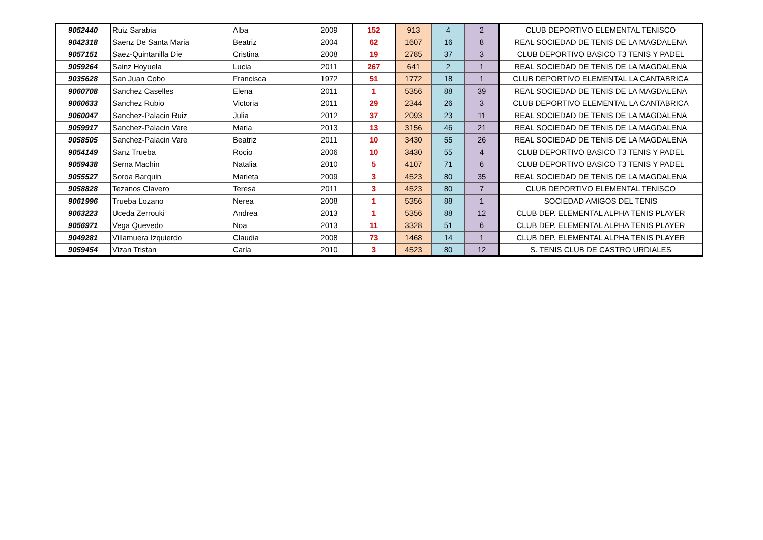| 9052440 | Ruiz Sarabia | Alba | 2009 | 152 | 913 | 4 | 2 | CLUB DEPORTIVO ELEMENTAL TENISCO |
| 9042318 | Saenz De Santa Maria | Beatriz | 2004 | 62 | 1607 | 16 | 8 | REAL SOCIEDAD DE TENIS DE LA MAGDALENA |
| 9057151 | Saez-Quintanilla Die | Cristina | 2008 | 19 | 2785 | 37 | 3 | CLUB DEPORTIVO BASICO T3 TENIS Y PADEL |
| 9059264 | Sainz Hoyuela | Lucia | 2011 | 267 | 641 | 2 | 1 | REAL SOCIEDAD DE TENIS DE LA MAGDALENA |
| 9035628 | San Juan Cobo | Francisca | 1972 | 51 | 1772 | 18 | 1 | CLUB DEPORTIVO ELEMENTAL LA CANTABRICA |
| 9060708 | Sanchez Caselles | Elena | 2011 | 1 | 5356 | 88 | 39 | REAL SOCIEDAD DE TENIS DE LA MAGDALENA |
| 9060633 | Sanchez Rubio | Victoria | 2011 | 29 | 2344 | 26 | 3 | CLUB DEPORTIVO ELEMENTAL LA CANTABRICA |
| 9060047 | Sanchez-Palacin Ruiz | Julia | 2012 | 37 | 2093 | 23 | 11 | REAL SOCIEDAD DE TENIS DE LA MAGDALENA |
| 9059917 | Sanchez-Palacin Vare | Maria | 2013 | 13 | 3156 | 46 | 21 | REAL SOCIEDAD DE TENIS DE LA MAGDALENA |
| 9058505 | Sanchez-Palacin Vare | Beatriz | 2011 | 10 | 3430 | 55 | 26 | REAL SOCIEDAD DE TENIS DE LA MAGDALENA |
| 9054149 | Sanz Trueba | Rocio | 2006 | 10 | 3430 | 55 | 4 | CLUB DEPORTIVO BASICO T3 TENIS Y PADEL |
| 9059438 | Serna Machin | Natalia | 2010 | 5 | 4107 | 71 | 6 | CLUB DEPORTIVO BASICO T3 TENIS Y PADEL |
| 9055527 | Soroa Barquin | Marieta | 2009 | 3 | 4523 | 80 | 35 | REAL SOCIEDAD DE TENIS DE LA MAGDALENA |
| 9058828 | Tezanos Clavero | Teresa | 2011 | 3 | 4523 | 80 | 7 | CLUB DEPORTIVO ELEMENTAL TENISCO |
| 9061996 | Trueba Lozano | Nerea | 2008 | 1 | 5356 | 88 | 1 | SOCIEDAD AMIGOS DEL TENIS |
| 9063223 | Uceda Zerrouki | Andrea | 2013 | 1 | 5356 | 88 | 12 | CLUB DEP. ELEMENTAL ALPHA TENIS PLAYER |
| 9056971 | Vega Quevedo | Noa | 2013 | 11 | 3328 | 51 | 6 | CLUB DEP. ELEMENTAL ALPHA TENIS PLAYER |
| 9049281 | Villamuera Izquierdo | Claudia | 2008 | 73 | 1468 | 14 | 1 | CLUB DEP. ELEMENTAL ALPHA TENIS PLAYER |
| 9059454 | Vizan Tristan | Carla | 2010 | 3 | 4523 | 80 | 12 | S. TENIS CLUB DE CASTRO URDIALES |